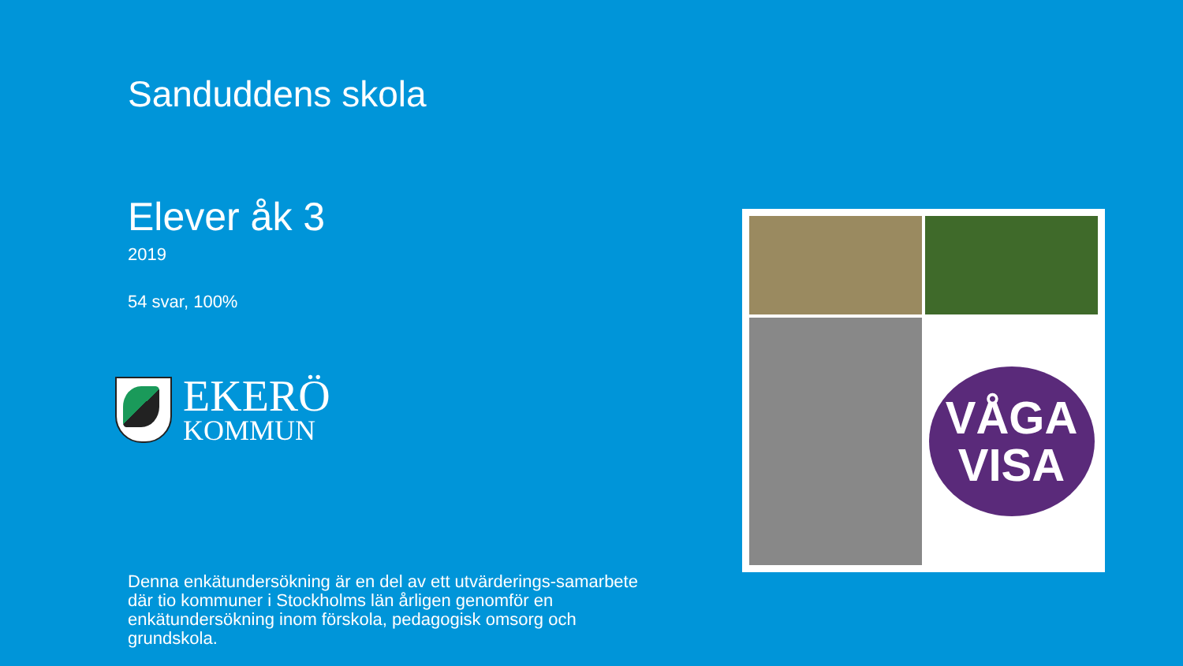Sanduddens skola
Elever åk 3
2019
54 svar, 100%
EKERÖ
KOMMUN
VÅGA
VISA
Denna enkätundersökning är en del av ett utvärderings-samarbete där tio kommuner i Stockholms län årligen genomför en enkätundersökning inom förskola, pedagogisk omsorg och grundskola.